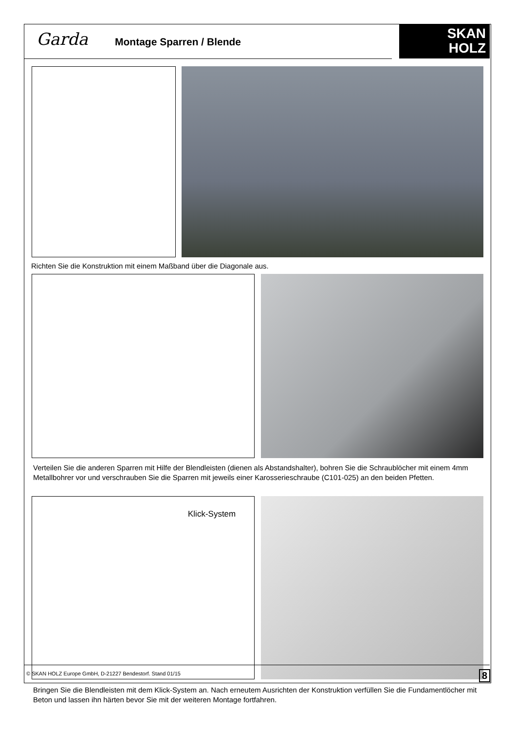Garda Montage Sparren / Blende
SKAN
HOLZ
Richten Sie die Konstruktion mit einem Maßband über die Diagonale aus.
Verteilen Sie die anderen Sparren mit Hilfe der Blendleisten (dienen als Abstandshalter), bohren Sie die Schraublöcher mit einem 4mm Metallbohrer vor und verschrauben Sie die Sparren mit jeweils einer Karosserieschraube (C101-025) an den beiden Pfetten.
Klick-System
Bringen Sie die Blendleisten mit dem Klick-System an. Nach erneutem Ausrichten der Konstruktion verfüllen Sie die Fundamentlöcher mit Beton und lassen ihn härten bevor Sie mit der weiteren Montage fortfahren.
© SKAN HOLZ Europe GmbH, D-21227 Bendestorf. Stand 01/15
8